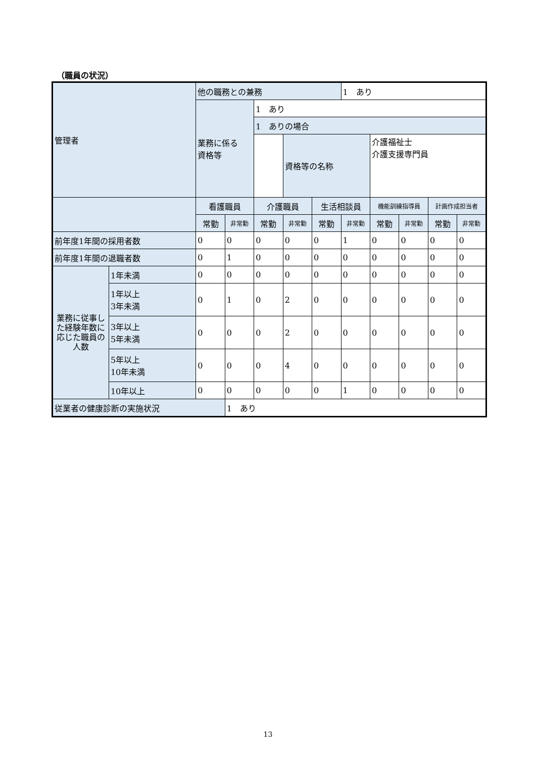（職員の状況）
| 管理者 | | 他の職務との兼務 | | | | | 1 あり | | | | |
| | | 業務に係る 資格等 | | 1 あり | | | | | | | |
| | | | | 1 ありの場合 | | | | | | | |
| | | | | | 資格等の名称 | | | 介護福祉士 介護支援専門員 | | | |
| | | 看護職員 | | 介護職員 | | 生活相談員 | | 機能訓練指導員 | | 計画作成担当者 | |
| | | 常勤 | 非常勤 | 常勤 | 非常勤 | 常勤 | 非常勤 | 常勤 | 非常勤 | 常勤 | 非常勤 |
| 前年度1年間の採用者数 | | 0 | 0 | 0 | 0 | 0 | 1 | 0 | 0 | 0 | 0 |
| 前年度1年間の退職者数 | | 0 | 1 | 0 | 0 | 0 | 0 | 0 | 0 | 0 | 0 |
| 業務に従事した経験年数に応じた職員の人数 | 1年未満 | 0 | 0 | 0 | 0 | 0 | 0 | 0 | 0 | 0 | 0 |
| | 1年以上 3年未満 | 0 | 1 | 0 | 2 | 0 | 0 | 0 | 0 | 0 | 0 |
| | 3年以上 5年未満 | 0 | 0 | 0 | 2 | 0 | 0 | 0 | 0 | 0 | 0 |
| | 5年以上 10年未満 | 0 | 0 | 0 | 4 | 0 | 0 | 0 | 0 | 0 | 0 |
| | 10年以上 | 0 | 0 | 0 | 0 | 0 | 1 | 0 | 0 | 0 | 0 |
| 従業者の健康診断の実施状況 | | | 1 あり | | | | | | | | |
13